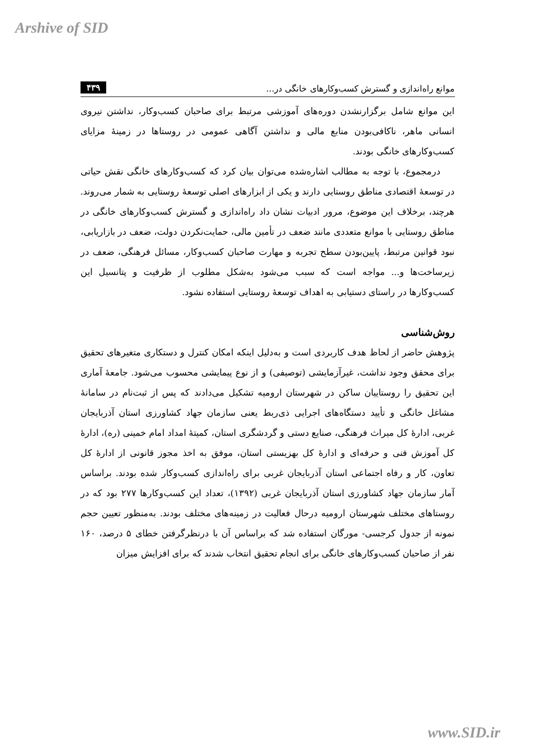Arshive of SID
موانع راه‌اندازی و گسترش کسب‌وکارهای خانگی در... ۴۳۹
این موانع شامل برگزارنشدن دوره‌های آموزشی مرتبط برای صاحبان کسب‌وکار، نداشتن نیروی انسانی ماهر، ناکافی‌بودن منابع مالی و نداشتن آگاهی عمومی در روستاها در زمینهٔ مزایای کسب‌وکارهای خانگی بودند.
درمجموع، با توجه به مطالب اشاره‌شده می‌توان بیان کرد که کسب‌وکارهای خانگی نقش حیاتی در توسعهٔ اقتصادی مناطق روستایی دارند و یکی از ابزارهای اصلی توسعهٔ روستایی به شمار می‌روند. هرچند، برخلاف این موضوع، مرور ادبیات نشان داد راه‌اندازی و گسترش کسب‌وکارهای خانگی در مناطق روستایی با موانع متعددی مانند ضعف در تأمین مالی، حمایت‌نکردن دولت، ضعف در بازاریابی، نبود قوانین مرتبط، پایین‌بودن سطح تجربه و مهارت صاحبان کسب‌وکار، مسائل فرهنگی، ضعف در زیرساخت‌ها و... مواجه است که سبب می‌شود به‌شکل مطلوب از ظرفیت و پتانسیل این کسب‌وکارها در راستای دستیابی به اهداف توسعهٔ روستایی استفاده نشود.
روش‌شناسی
پژوهش حاضر از لحاظ هدف کاربردی است و به‌دلیل اینکه امکان کنترل و دستکاری متغیرهای تحقیق برای محقق وجود نداشت، غیرآزمایشی (توصیفی) و از نوع پیمایشی محسوب می‌شود. جامعهٔ آماری این تحقیق را روستاییان ساکن در شهرستان ارومیه تشکیل می‌دادند که پس از ثبت‌نام در سامانهٔ مشاغل خانگی و تأیید دستگاه‌های اجرایی ذی‌ربط یعنی سازمان جهاد کشاورزی استان آذربایجان غربی، ادارهٔ کل میراث فرهنگی، صنایع دستی و گردشگری استان، کمیتهٔ امداد امام خمینی (ره)، ادارهٔ کل آموزش فنی و حرفه‌ای و ادارهٔ کل بهزیستی استان، موفق به اخذ مجوز قانونی از ادارهٔ کل تعاون، کار و رفاه اجتماعی استان آذربایجان غربی برای راه‌اندازی کسب‌وکار شده بودند. براساس آمار سازمان جهاد کشاورزی استان آذربایجان غربی (۱۳۹۲)، تعداد این کسب‌وکارها ۲۷۷ بود که در روستاهای مختلف شهرستان ارومیه درحال فعالیت در زمینه‌های مختلف بودند. به‌منظور تعیین حجم نمونه از جدول کرجسی- مورگان استفاده شد که براساس آن با درنظرگرفتن خطای ۵ درصد، ۱۶۰ نفر از صاحبان کسب‌وکارهای خانگی برای انجام تحقیق انتخاب شدند که برای افزایش میزان
www.SID.ir